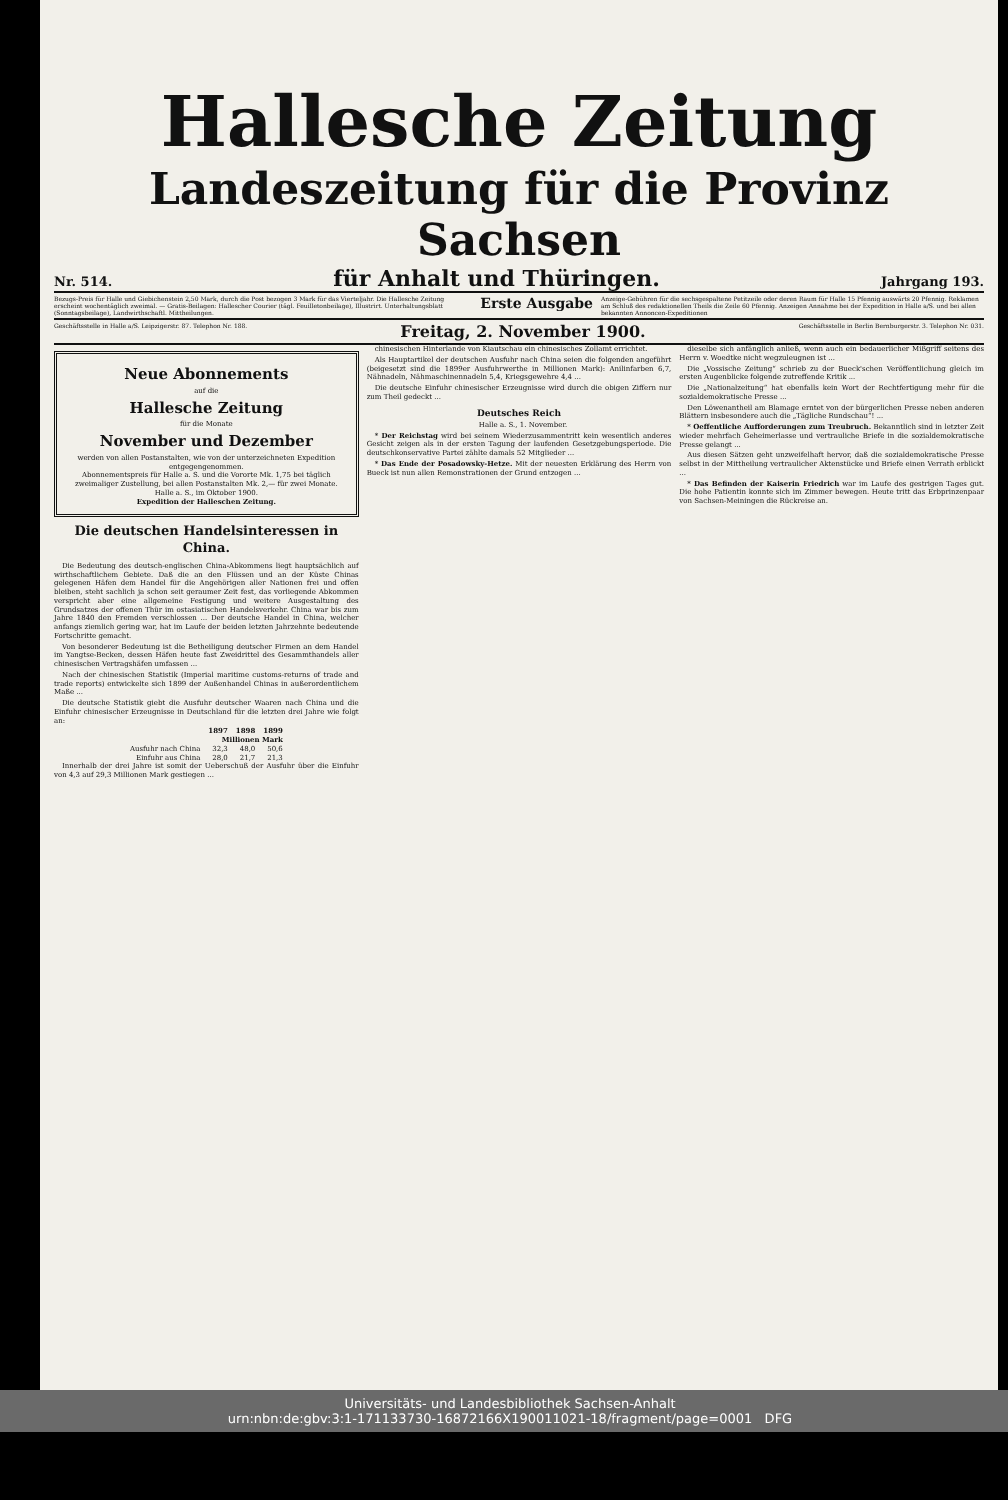Hallesche Zeitung
Landeszeitung für die Provinz Sachsen
Nr. 514. für Anhalt und Thüringen. Jahrgang 193.
Bezugs-Preis für Halle und Giebichenstein 2,50 Mark, durch die Post bezogen 3 Mark für das Vierteljahr. Die Hallesche Zeitung erscheint wochentäglich zweimal. — Gratis-Beilagen: Hallescher Courier (tägl. Feuilletonbeilage), Illustrirt. Unterhaltungsblatt (Sonntagsbeilage), Landwirthschaftl. Mittheilungen. Erste Ausgabe Anzeige-Gebühren für die sechsgespaltene Petitzeile oder deren Raum für Halle 15 Pfennig auswärts 20 Pfennig. Reklamen am Schluß des redaktionellen Theils die Zeile 60 Pfennig. Anzeigen Annahme bei der Expedition in Halle a/S. und bei allen bekannten Annoncen-Expeditionen
Geschäftsstelle in Halle a/S. Leipzigerstr. 87. Telephon Nr. 188. Freitag, 2. November 1900. Geschäftsstelle in Berlin Bernburgerstr. 3. Telephon Nr. 031.
Neue Abonnements
auf die
Hallesche Zeitung
für die Monate
November und Dezember
werden von allen Postanstalten, wie von der unterzeichneten Expedition entgegengenommen.
Abonnementspreis für Halle a. S. und die Vororte Mk. 1,75 bei täglich zweimaliger Zustellung, bei allen Postanstalten Mk. 2,— für zwei Monate.
Halle a. S., im Oktober 1900.
Expedition der Halleschen Zeitung.
Die deutschen Handelsinteressen in China.
Die Bedeutung des deutsch-englischen China-Abkommens liegt hauptsächlich auf wirthschaftlichem Gebiete. Daß die an den Flüssen und an der Küste Chinas gelegenen Häfen dem Handel für die Angehörigen aller Nationen frei und offen bleiben, steht sachlich ja schon seit geraumer Zeit fest, das vorliegende Abkommen verspricht aber eine allgemeine Festigung und weitere Ausgestaltung des Grundsatzes der offenen Thür im ostasiatischen Handelsverkehr. China war bis zum Jahre 1840 den Fremden verschlossen ... Der deutsche Handel in China, welcher anfangs ziemlich gering war, hat im Laufe der beiden letzten Jahrzehnte bedeutende Fortschritte gemacht.
Von besonderer Bedeutung ist die Betheiligung deutscher Firmen an dem Handel im Yangtse-Becken, dessen Häfen heute fast Zweidrittel des Gesammthandels aller chinesischen Vertragshäfen umfassen ...
Nach der chinesischen Statistik (Imperial maritime customs-returns of trade and trade reports) entwickelte sich 1899 der Außenhandel Chinas in außerordentlichem Maße ...
Die deutsche Statistik giebt die Ausfuhr deutscher Waaren nach China und die Einfuhr chinesischer Erzeugnisse in Deutschland für die letzten drei Jahre wie folgt an:
| | 1897 | 1898 | 1899 |
| --- | --- | --- | --- |
| | Millionen Mark | | |
| Ausfuhr nach China | 32,3 | 48,0 | 50,6 |
| Einfuhr aus China | 28,0 | 21,7 | 21,3 |
Innerhalb der drei Jahre ist somit der Ueberschuß der Ausfuhr über die Einfuhr von 4,3 auf 29,3 Millionen Mark gestiegen ...
chinesischen Hinterlande von Kiautschau ein chinesisches Zollamt errichtet.
Als Hauptartikel der deutschen Ausfuhr nach China seien die folgenden angeführt (beigesetzt sind die 1899er Ausfuhrwerthe in Millionen Mark): Anilinfarben 6,7, Nähnadeln, Nähmaschinennadeln 5,4, Kriegsgewehre 4,4 ...
Die deutsche Einfuhr chinesischer Erzeugnisse wird durch die obigen Ziffern nur zum Theil gedeckt ...
Deutsches Reich
Halle a. S., 1. November.
* Der Reichstag wird bei seinem Wiederzusammentritt kein wesentlich anderes Gesicht zeigen als in der ersten Tagung der laufenden Gesetzgebungsperiode. Die deutschkonservative Partei zählte damals 52 Mitglieder ...
* Das Ende der Posadowsky-Hetze. Mit der neuesten Erklärung des Herrn von Bueck ist nun allen Remonstrationen der Grund entzogen ...
dieselbe sich anfänglich anließ, wenn auch ein bedauerlicher Mißgriff seitens des Herrn v. Woedtke nicht wegzuleugnen ist ...
Die „Vossische Zeitung“ schrieb zu der Bueck'schen Veröffentlichung gleich im ersten Augenblicke folgende zutreffende Kritik ...
Die „Nationalzeitung“ hat ebenfalls kein Wort der Rechtfertigung mehr für die sozialdemokratische Presse ...
Den Löwenantheil am Blamage erntet von der bürgerlichen Presse neben anderen Blättern insbesondere auch die „Tägliche Rundschau“! ...
* Oeffentliche Aufforderungen zum Treubruch. Bekanntlich sind in letzter Zeit wieder mehrfach Geheimerlasse und vertrauliche Briefe in die sozialdemokratische Presse gelangt ...
Aus diesen Sätzen geht unzweifelhaft hervor, daß die sozialdemokratische Presse selbst in der Mittheilung vertraulicher Aktenstücke und Briefe einen Verrath erblickt ...
* Das Befinden der Kaiserin Friedrich war im Laufe des gestrigen Tages gut. Die hohe Patientin konnte sich im Zimmer bewegen. Heute tritt das Erbprinzenpaar von Sachsen-Meiningen die Rückreise an.
Universitäts- und Landesbibliothek Sachsen-Anhalt
urn:nbn:de:gbv:3:1-171133730-16872166X190011021-18/fragment/page=0001 DFG